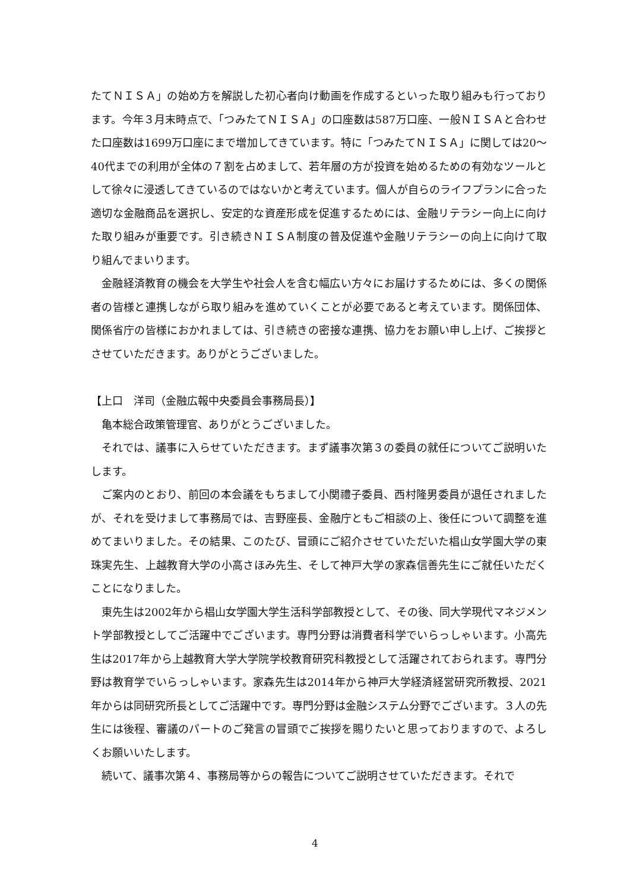たてＮＩＳＡ」の始め方を解説した初心者向け動画を作成するといった取り組みも行っております。今年３月末時点で、「つみたてＮＩＳＡ」の口座数は587万口座、一般ＮＩＳＡと合わせた口座数は1699万口座にまで増加してきています。特に「つみたてＮＩＳＡ」に関しては20～40代までの利用が全体の７割を占めまして、若年層の方が投資を始めるための有効なツールとして徐々に浸透してきているのではないかと考えています。個人が自らのライフプランに合った適切な金融商品を選択し、安定的な資産形成を促進するためには、金融リテラシー向上に向けた取り組みが重要です。引き続きＮＩＳＡ制度の普及促進や金融リテラシーの向上に向けて取り組んでまいります。
金融経済教育の機会を大学生や社会人を含む幅広い方々にお届けするためには、多くの関係者の皆様と連携しながら取り組みを進めていくことが必要であると考えています。関係団体、関係省庁の皆様におかれましては、引き続きの密接な連携、協力をお願い申し上げ、ご挨拶とさせていただきます。ありがとうございました。
【上口　洋司（金融広報中央委員会事務局長）】
亀本総合政策管理官、ありがとうございました。
それでは、議事に入らせていただきます。まず議事次第３の委員の就任についてご説明いたします。
ご案内のとおり、前回の本会議をもちまして小関禮子委員、西村隆男委員が退任されましたが、それを受けまして事務局では、吉野座長、金融庁ともご相談の上、後任について調整を進めてまいりました。その結果、このたび、冒頭にご紹介させていただいた椙山女学園大学の東珠実先生、上越教育大学の小高さほみ先生、そして神戸大学の家森信善先生にご就任いただくことになりました。
東先生は2002年から椙山女学園大学生活科学部教授として、その後、同大学現代マネジメント学部教授としてご活躍中でございます。専門分野は消費者科学でいらっしゃいます。小高先生は2017年から上越教育大学大学院学校教育研究科教授として活躍されておられます。専門分野は教育学でいらっしゃいます。家森先生は2014年から神戸大学経済経営研究所教授、2021年からは同研究所長としてご活躍中です。専門分野は金融システム分野でございます。３人の先生には後程、審議のパートのご発言の冒頭でご挨拶を賜りたいと思っておりますので、よろしくお願いいたします。
続いて、議事次第４、事務局等からの報告についてご説明させていただきます。それで
4